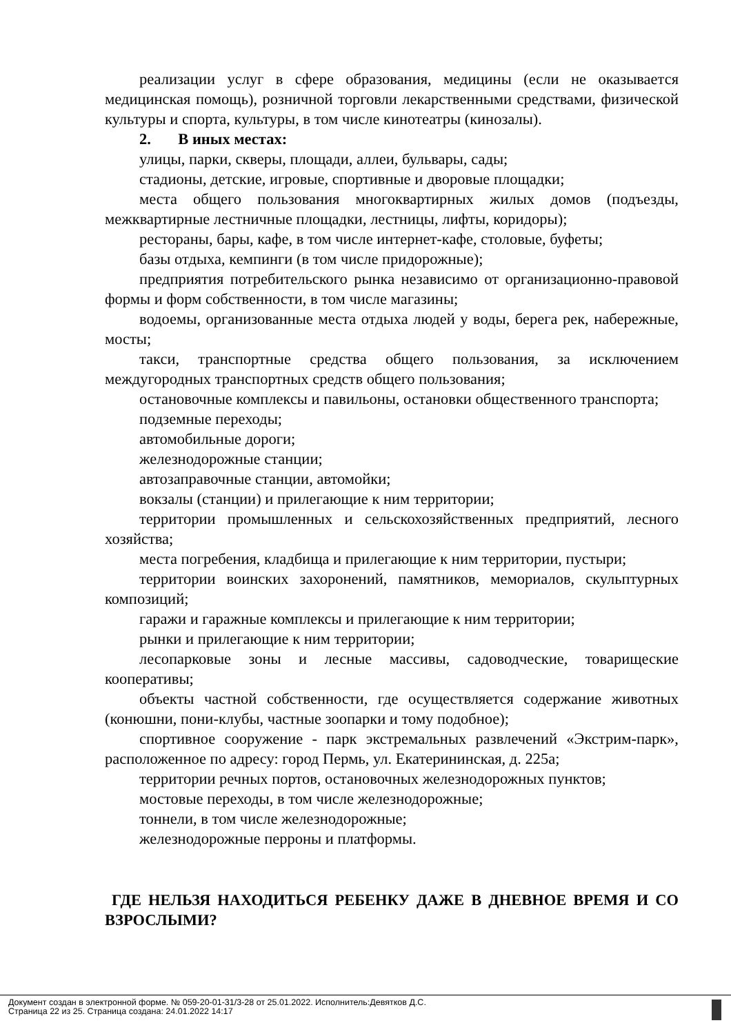реализации услуг в сфере образования, медицины (если не оказывается медицинская помощь), розничной торговли лекарственными средствами, физической культуры и спорта, культуры, в том числе кинотеатры (кинозалы).
2. В иных местах:
улицы, парки, скверы, площади, аллеи, бульвары, сады;
стадионы, детские, игровые, спортивные и дворовые площадки;
места общего пользования многоквартирных жилых домов (подъезды, межквартирные лестничные площадки, лестницы, лифты, коридоры);
рестораны, бары, кафе, в том числе интернет-кафе, столовые, буфеты;
базы отдыха, кемпинги (в том числе придорожные);
предприятия потребительского рынка независимо от организационно-правовой формы и форм собственности, в том числе магазины;
водоемы, организованные места отдыха людей у воды, берега рек, набережные, мосты;
такси, транспортные средства общего пользования, за исключением междугородных транспортных средств общего пользования;
остановочные комплексы и павильоны, остановки общественного транспорта;
подземные переходы;
автомобильные дороги;
железнодорожные станции;
автозаправочные станции, автомойки;
вокзалы (станции) и прилегающие к ним территории;
территории промышленных и сельскохозяйственных предприятий, лесного хозяйства;
места погребения, кладбища и прилегающие к ним территории, пустыри;
территории воинских захоронений, памятников, мемориалов, скульптурных композиций;
гаражи и гаражные комплексы и прилегающие к ним территории;
рынки и прилегающие к ним территории;
лесопарковые зоны и лесные массивы, садоводческие, товарищеские кооперативы;
объекты частной собственности, где осуществляется содержание животных (конюшни, пони-клубы, частные зоопарки и тому подобное);
спортивное сооружение - парк экстремальных развлечений «Экстрим-парк», расположенное по адресу: город Пермь, ул. Екатерининская, д. 225а;
территории речных портов, остановочных железнодорожных пунктов;
мостовые переходы, в том числе железнодорожные;
тоннели, в том числе железнодорожные;
железнодорожные перроны и платформы.
ГДЕ НЕЛЬЗЯ НАХОДИТЬСЯ РЕБЕНКУ ДАЖЕ В ДНЕВНОЕ ВРЕМЯ И СО ВЗРОСЛЫМИ?
Документ создан в электронной форме. № 059-20-01-31/3-28 от 25.01.2022. Исполнитель:Девятков Д.С.
Страница 22 из 25. Страница создана: 24.01.2022 14:17